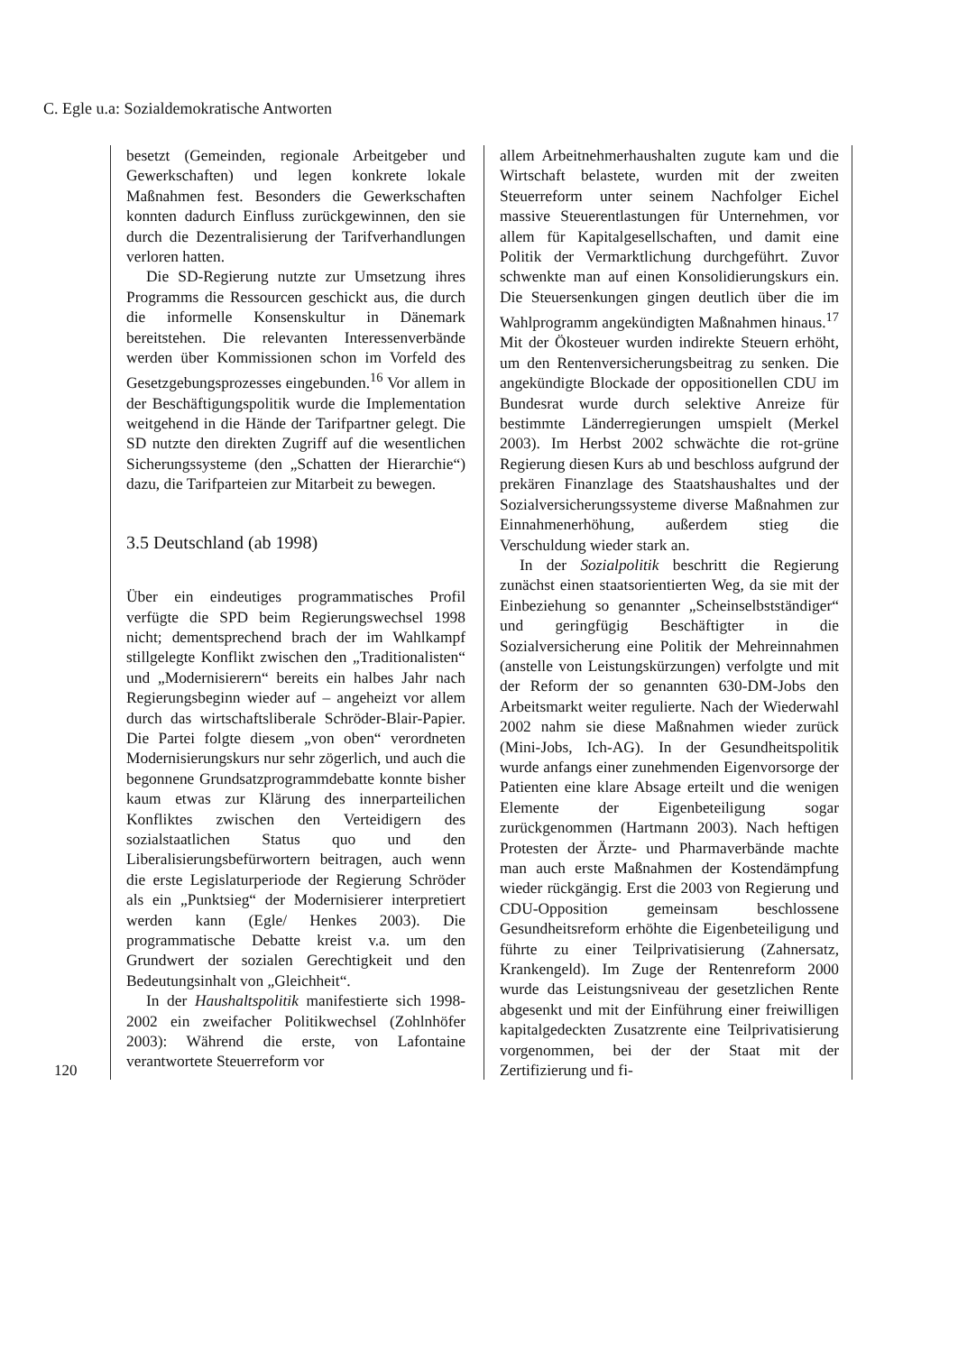C. Egle u.a: Sozialdemokratische Antworten
120
besetzt (Gemeinden, regionale Arbeitgeber und Gewerkschaften) und legen konkrete lokale Maßnahmen fest. Besonders die Gewerkschaften konnten dadurch Einfluss zurückgewinnen, den sie durch die Dezentralisierung der Tarifverhandlungen verloren hatten.
Die SD-Regierung nutzte zur Umsetzung ihres Programms die Ressourcen geschickt aus, die durch die informelle Konsenskultur in Dänemark bereitstehen. Die relevanten Interessenverbände werden über Kommissionen schon im Vorfeld des Gesetzgebungsprozesses eingebunden.<sup>16</sup> Vor allem in der Beschäftigungspolitik wurde die Implementation weitgehend in die Hände der Tarifpartner gelegt. Die SD nutzte den direkten Zugriff auf die wesentlichen Sicherungssysteme (den „Schatten der Hierarchie“) dazu, die Tarifparteien zur Mitarbeit zu bewegen.
3.5 Deutschland (ab 1998)
Über ein eindeutiges programmatisches Profil verfügte die SPD beim Regierungswechsel 1998 nicht; dementsprechend brach der im Wahlkampf stillgelegte Konflikt zwischen den „Traditionalisten“ und „Modernisierern“ bereits ein halbes Jahr nach Regierungsbeginn wieder auf – angeheizt vor allem durch das wirtschaftsliberale Schröder-Blair-Papier. Die Partei folgte diesem „von oben“ verordneten Modernisierungskurs nur sehr zögerlich, und auch die begonnene Grundsatzprogrammdebatte konnte bisher kaum etwas zur Klärung des innerparteilichen Konfliktes zwischen den Verteidigern des sozialstaatlichen Status quo und den Liberalisierungsbefürwortern beitragen, auch wenn die erste Legislaturperiode der Regierung Schröder als ein „Punktsieg“ der Modernisierer interpretiert werden kann (Egle/ Henkes 2003). Die programmatische Debatte kreist v.a. um den Grundwert der sozialen Gerechtigkeit und den Bedeutungsinhalt von „Gleichheit“.
In der Haushaltspolitik manifestierte sich 1998-2002 ein zweifacher Politikwechsel (Zohlnhöfer 2003): Während die erste, von Lafontaine verantwortete Steuerreform vor
allem Arbeitnehmerhaushalten zugute kam und die Wirtschaft belastete, wurden mit der zweiten Steuerreform unter seinem Nachfolger Eichel massive Steuerentlastungen für Unternehmen, vor allem für Kapitalgesellschaften, und damit eine Politik der Vermarktlichung durchgeführt. Zuvor schwenkte man auf einen Konsolidierungskurs ein. Die Steuersenkungen gingen deutlich über die im Wahlprogramm angekündigten Maßnahmen hinaus.<sup>17</sup> Mit der Ökosteuer wurden indirekte Steuern erhöht, um den Rentenversicherungsbeitrag zu senken. Die angekündigte Blockade der oppositionellen CDU im Bundesrat wurde durch selektive Anreize für bestimmte Länderregierungen umspielt (Merkel 2003). Im Herbst 2002 schwächte die rot-grüne Regierung diesen Kurs ab und beschloss aufgrund der prekären Finanzlage des Staatshaushaltes und der Sozialversicherungssysteme diverse Maßnahmen zur Einnahmenerhöhung, außerdem stieg die Verschuldung wieder stark an.
In der Sozialpolitik beschritt die Regierung zunächst einen staatsorientierten Weg, da sie mit der Einbeziehung so genannter „Scheinselbstständiger“ und geringfügig Beschäftigter in die Sozialversicherung eine Politik der Mehreinnahmen (anstelle von Leistungskürzungen) verfolgte und mit der Reform der so genannten 630-DM-Jobs den Arbeitsmarkt weiter regulierte. Nach der Wiederwahl 2002 nahm sie diese Maßnahmen wieder zurück (Mini-Jobs, Ich-AG). In der Gesundheitspolitik wurde anfangs einer zunehmenden Eigenvorsorge der Patienten eine klare Absage erteilt und die wenigen Elemente der Eigenbeteiligung sogar zurückgenommen (Hartmann 2003). Nach heftigen Protesten der Ärzte- und Pharmaverbände machte man auch erste Maßnahmen der Kostendämpfung wieder rückgängig. Erst die 2003 von Regierung und CDU-Opposition gemeinsam beschlossene Gesundheitsreform erhöhte die Eigenbeteiligung und führte zu einer Teilprivatisierung (Zahnersatz, Krankengeld). Im Zuge der Rentenreform 2000 wurde das Leistungsniveau der gesetzlichen Rente abgesenkt und mit der Einführung einer freiwilligen kapitalgedeckten Zusatzrente eine Teilprivatisierung vorgenommen, bei der der Staat mit der Zertifizierung und fi-